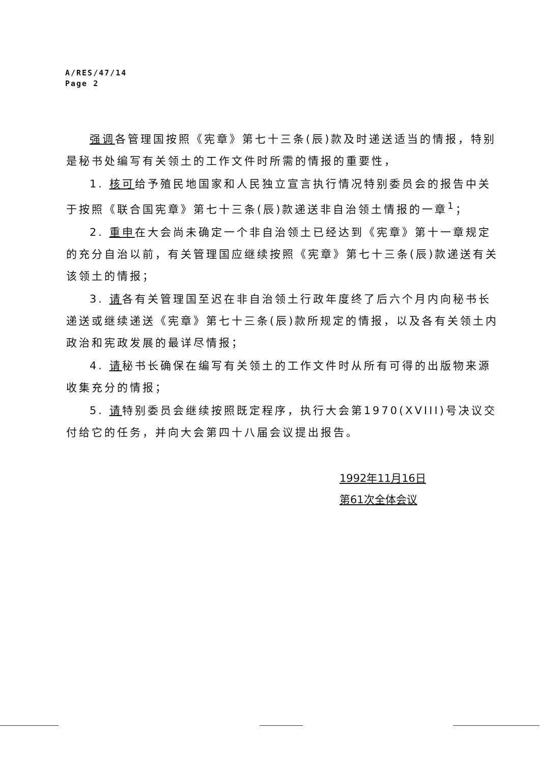A/RES/47/14
Page 2
强调各管理国按照《宪章》第七十三条(辰)款及时递送适当的情报，特别是秘书处编写有关领土的工作文件时所需的情报的重要性，
1. 核可给予殖民地国家和人民独立宣言执行情况特别委员会的报告中关于按照《联合国宪章》第七十三条(辰)款递送非自治领土情报的一章<sup>1</sup>；
2. 重申在大会尚未确定一个非自治领土已经达到《宪章》第十一章规定的充分自治以前，有关管理国应继续按照《宪章》第七十三条(辰)款递送有关该领土的情报；
3. 请各有关管理国至迟在非自治领土行政年度终了后六个月内向秘书长递送或继续递送《宪章》第七十三条(辰)款所规定的情报，以及各有关领土内政治和宪政发展的最详尽情报；
4. 请秘书长确保在编写有关领土的工作文件时从所有可得的出版物来源收集充分的情报；
5. 请特别委员会继续按照既定程序，执行大会第1970(XVIII)号决议交付给它的任务，并向大会第四十八届会议提出报告。
1992年11月16日
第61次全体会议